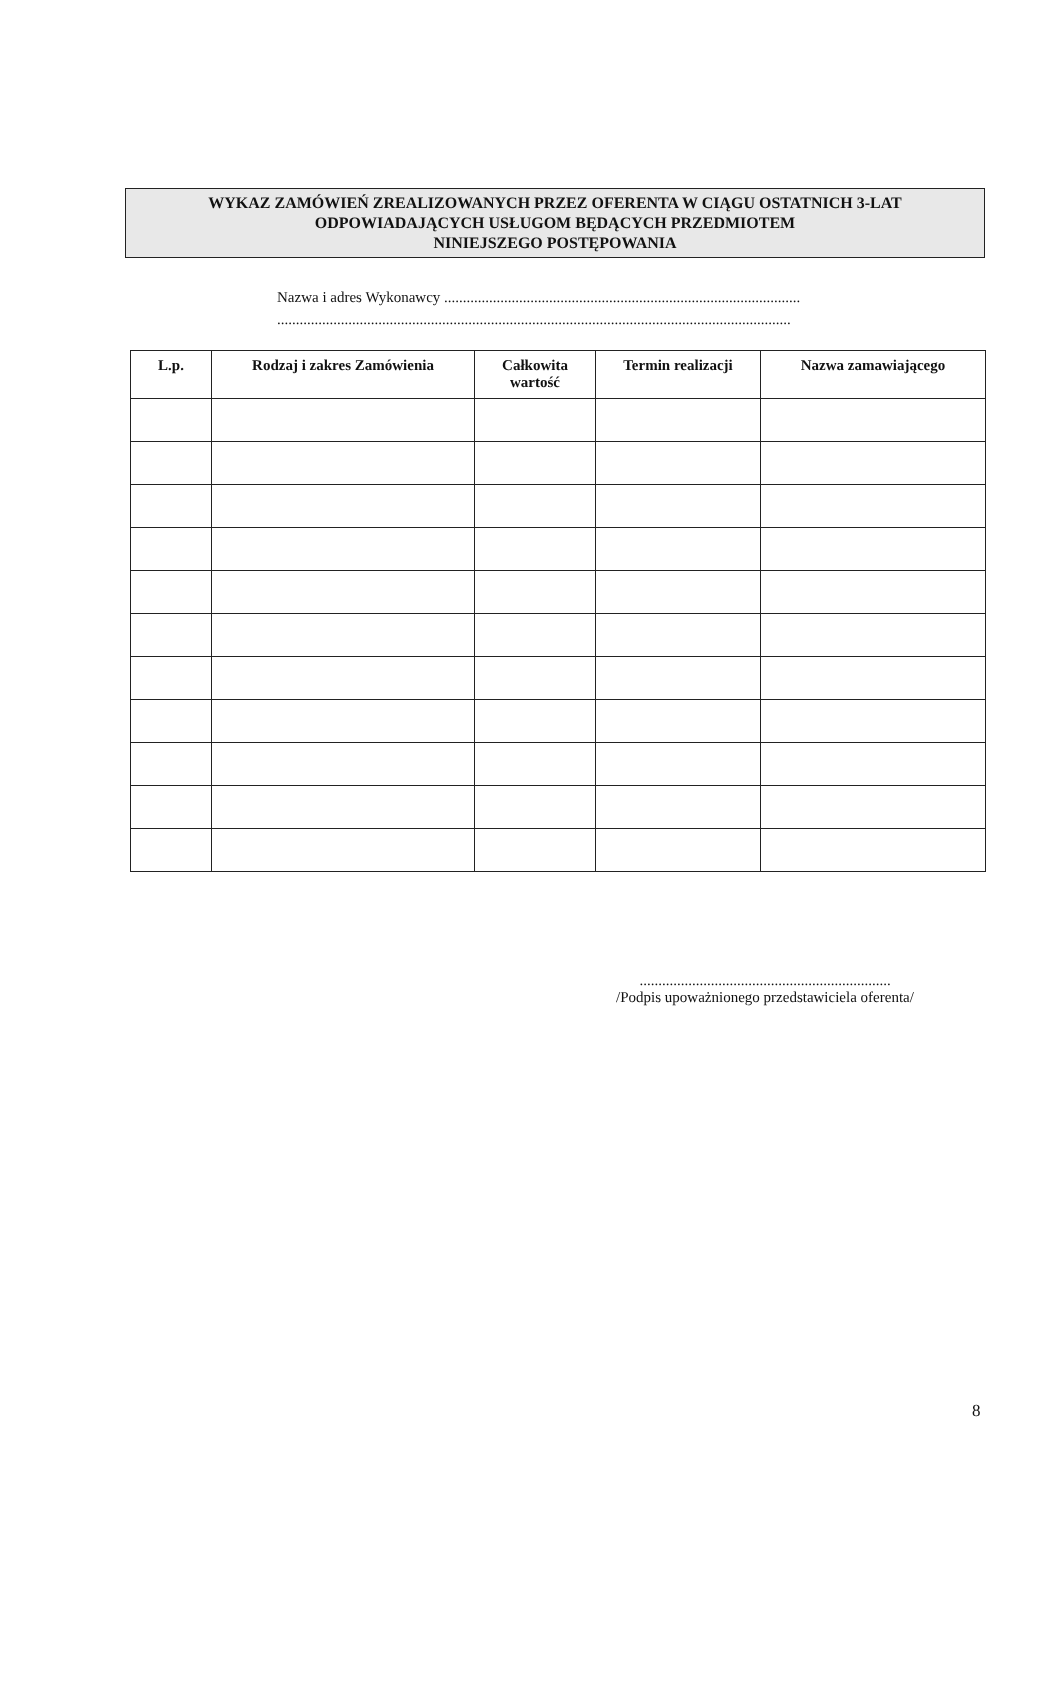WYKAZ ZAMÓWIEŃ ZREALIZOWANYCH PRZEZ OFERENTA W CIĄGU OSTATNICH 3-LAT
ODPOWIADAJĄCYCH USŁUGOM BĘDĄCYCH PRZEDMIOTEM
NINIEJSZEGO POSTĘPOWANIA
Nazwa i adres Wykonawcy ...............................................................................................
.........................................................................................................................................
| L.p. | Rodzaj i zakres Zamówienia | Całkowita wartość | Termin realizacji | Nazwa zamawiającego |
| --- | --- | --- | --- | --- |
...................................................................
/Podpis upoważnionego przedstawiciela oferenta/
8